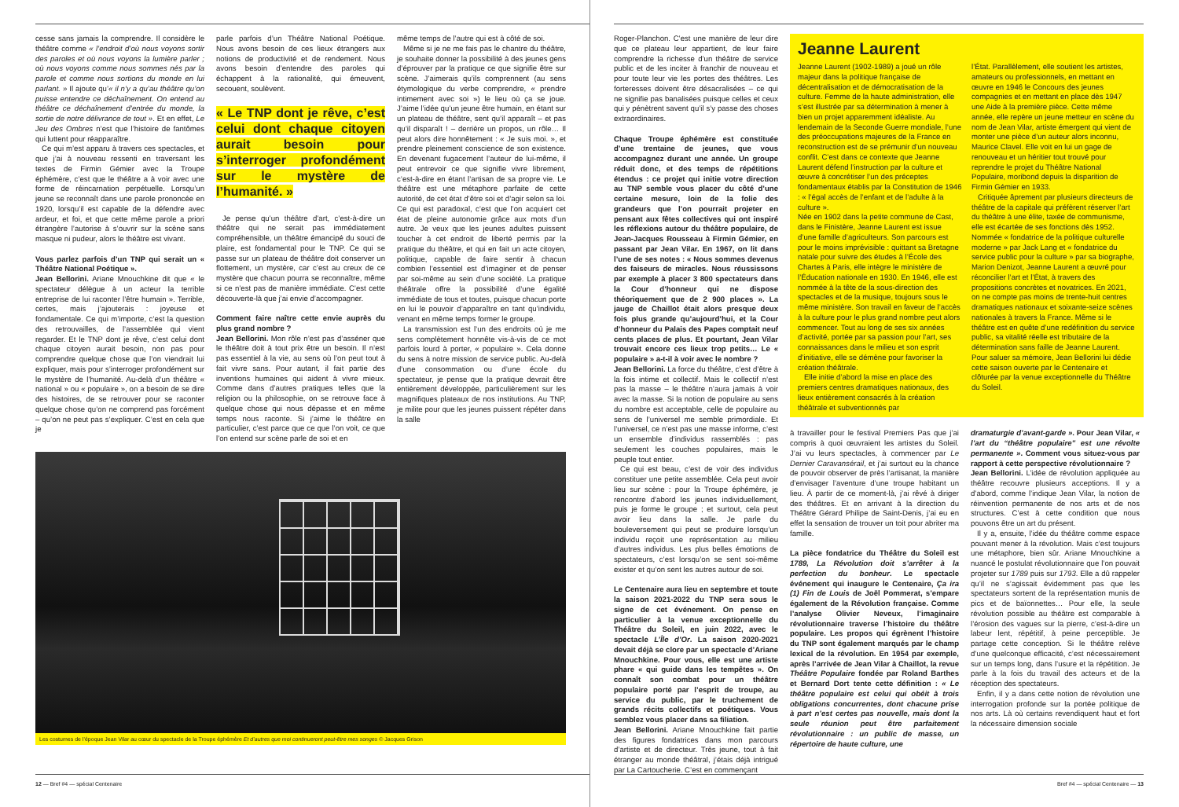cesse sans jamais la comprendre. Il considère le théâtre comme « l’endroit d’où nous voyons sortir des paroles et où nous voyons la lumière parler ; où nous voyons comme nous sommes nés par la parole et comme nous sortions du monde en lui parlant. » Il ajoute qu’« il n’y a qu’au théâtre qu’on puisse entendre ce déchaînement. On entend au théâtre ce déchaînement d’entrée du monde, la sortie de notre délivrance de tout ». Et en effet, Le Jeu des Ombres n’est que l’histoire de fantômes qui luttent pour réapparaître.
Ce qui m’est apparu à travers ces spectacles, et que j’ai à nouveau ressenti en traversant les textes de Firmin Gémier avec la Troupe éphémère, c’est que le théâtre a à voir avec une forme de réincarnation perpétuelle. Lorsqu’un jeune se reconnaît dans une parole prononcée en 1920, lorsqu’il est capable de la défendre avec ardeur, et foi, et que cette même parole a priori étrangère l’autorise à s’ouvrir sur la scène sans masque ni pudeur, alors le théâtre est vivant.
Vous parlez parfois d’un TNP qui serait un « Théâtre National Poétique ».
Jean Bellorini. Ariane Mnouchkine dit que « le spectateur délègue à un acteur la terrible entreprise de lui raconter l’être humain ». Terrible, certes, mais j’ajouterais : joyeuse et fondamentale. Ce qui m’importe, c’est la question des retrouvailles, de l’assemblée qui vient regarder. Et le TNP dont je rêve, c’est celui dont chaque citoyen aurait besoin, non pas pour comprendre quelque chose que l’on viendrait lui expliquer, mais pour s’interroger profondément sur le mystère de l’humanité. Au-delà d’un théâtre « national » ou « populaire », on a besoin de se dire des histoires, de se retrouver pour se raconter quelque chose qu’on ne comprend pas forcément – qu’on ne peut pas s’expliquer. C’est en cela que je
parle parfois d’un Théâtre National Poétique. Nous avons besoin de ces lieux étrangers aux notions de productivité et de rendement. Nous avons besoin d’entendre des paroles qui échappent à la rationalité, qui émeuvent, secouent, soulèvent.
« Le TNP dont je rêve, c’est celui dont chaque citoyen aurait besoin pour s’interroger profondément sur le mystère de l’humanité. »
Je pense qu’un théâtre d’art, c’est-à-dire un théâtre qui ne serait pas immédiatement compréhensible, un théâtre émancipé du souci de plaire, est fondamental pour le TNP. Ce qui se passe sur un plateau de théâtre doit conserver un flottement, un mystère, car c’est au creux de ce mystère que chacun pourra se reconnaître, même si ce n’est pas de manière immédiate. C’est cette découverte-là que j’ai envie d’accompagner.
Comment faire naître cette envie auprès du plus grand nombre ?
Jean Bellorini. Mon rôle n’est pas d’asséner que le théâtre doit à tout prix être un besoin. Il n’est pas essentiel à la vie, au sens où l’on peut tout à fait vivre sans. Pour autant, il fait partie des inventions humaines qui aident à vivre mieux. Comme dans d’autres pratiques telles que la religion ou la philosophie, on se retrouve face à quelque chose qui nous dépasse et en même temps nous raconte. Si j’aime le théâtre en particulier, c’est parce que ce que l’on voit, ce que l’on entend sur scène parle de soi et en
même temps de l’autre qui est à côté de soi.
Même si je ne me fais pas le chantre du théâtre, je souhaite donner la possibilité à des jeunes gens d’éprouver par la pratique ce que signifie être sur scène. J’aimerais qu’ils comprennent (au sens étymologique du verbe comprendre, « prendre intimement avec soi ») le lieu où ça se joue. J’aime l’idée qu’un jeune être humain, en étant sur un plateau de théâtre, sent qu’il apparaît – et pas qu’il disparaît ! – derrière un propos, un rôle… Il peut alors dire honnêtement : « Je suis moi. », et prendre pleinement conscience de son existence. En devenant fugacement l’auteur de lui-même, il peut entrevoir ce que signifie vivre librement, c’est-à-dire en étant l’artisan de sa propre vie. Le théâtre est une métaphore parfaite de cette autorité, de cet état d’être soi et d’agir selon sa loi. Ce qui est paradoxal, c’est que l’on acquiert cet état de pleine autonomie grâce aux mots d’un autre. Je veux que les jeunes adultes puissent toucher à cet endroit de liberté permis par la pratique du théâtre, et qui en fait un acte citoyen, politique, capable de faire sentir à chacun combien l’essentiel est d’imaginer et de penser par soi-même au sein d’une société. La pratique théâtrale offre la possibilité d’une égalité immédiate de tous et toutes, puisque chacun porte en lui le pouvoir d’apparaître en tant qu’individu, venant en même temps former le groupe.
La transmission est l’un des endroits où je me sens complètement honnête vis-à-vis de ce mot parfois lourd à porter, « populaire ». Cela donne du sens à notre mission de service public. Au-delà d’une consommation ou d’une école du spectateur, je pense que la pratique devrait être entièrement développée, particulièrement sur les magnifiques plateaux de nos institutions. Au TNP, je milite pour que les jeunes puissent répéter dans la salle
Les costumes de l’époque Jean Vilar au cœur du spectacle de la Troupe éphémère Et d’autres que moi continueront peut-être mes songes © Jacques Grison
12 — Bref #4 — spécial Centenaire
Roger-Planchon. C’est une manière de leur dire que ce plateau leur appartient, de leur faire comprendre la richesse d’un théâtre de service public et de les inciter à franchir de nouveau et pour toute leur vie les portes des théâtres. Les forteresses doivent être désacralisées – ce qui ne signifie pas banalisées puisque celles et ceux qui y pénètrent savent qu’il s’y passe des choses extraordinaires.
Chaque Troupe éphémère est constituée d’une trentaine de jeunes, que vous accompagnez durant une année. Un groupe réduit donc, et des temps de répétitions étendus : ce projet qui initie votre direction au TNP semble vous placer du côté d’une certaine mesure, loin de la folie des grandeurs que l’on pourrait projeter en pensant aux fêtes collectives qui ont inspiré les réflexions autour du théâtre populaire, de Jean-Jacques Rousseau à Firmin Gémier, en passant par Jean Vilar. En 1967, on lit dans l’une de ses notes : « Nous sommes devenus des faiseurs de miracles. Nous réussissons par exemple à placer 3 800 spectateurs dans la Cour d’honneur qui ne dispose théoriquement que de 2 900 places ». La jauge de Chaillot était alors presque deux fois plus grande qu’aujourd’hui, et la Cour d’honneur du Palais des Papes comptait neuf cents places de plus. Et pourtant, Jean Vilar trouvait encore ces lieux trop petits… Le « populaire » a-t-il à voir avec le nombre ?
Jean Bellorini. La force du théâtre, c’est d’être à la fois intime et collectif. Mais le collectif n’est pas la masse – le théâtre n’aura jamais à voir avec la masse. Si la notion de populaire au sens du nombre est acceptable, celle de populaire au sens de l’universel me semble primordiale. Et l’universel, ce n’est pas une masse informe, c’est un ensemble d’individus rassemblés : pas seulement les couches populaires, mais le peuple tout entier.
Ce qui est beau, c’est de voir des individus constituer une petite assemblée. Cela peut avoir lieu sur scène : pour la Troupe éphémère, je rencontre d’abord les jeunes individuellement, puis je forme le groupe ; et surtout, cela peut avoir lieu dans la salle. Je parle du bouleversement qui peut se produire lorsqu’un individu reçoit une représentation au milieu d’autres individus. Les plus belles émotions de spectateurs, c’est lorsqu’on se sent soi-même exister et qu’on sent les autres autour de soi.
Le Centenaire aura lieu en septembre et toute la saison 2021-2022 du TNP sera sous le signe de cet événement. On pense en particulier à la venue exceptionnelle du Théâtre du Soleil, en juin 2022, avec le spectacle L’Île d’Or. La saison 2020-2021 devait déjà se clore par un spectacle d’Ariane Mnouchkine. Pour vous, elle est une artiste phare « qui guide dans les tempêtes ». On connaît son combat pour un théâtre populaire porté par l’esprit de troupe, au service du public, par le truchement de grands récits collectifs et poétiques. Vous semblez vous placer dans sa filiation.
Jean Bellorini. Ariane Mnouchkine fait partie des figures fondatrices dans mon parcours d’artiste et de directeur. Très jeune, tout à fait étranger au monde théâtral, j’étais déjà intrigué par La Cartoucherie. C’est en commençant
Jeanne Laurent
Jeanne Laurent (1902-1989) a joué un rôle majeur dans la politique française de décentralisation et de démocratisation de la culture. Femme de la haute administration, elle s’est illustrée par sa détermination à mener à bien un projet apparemment idéaliste. Au lendemain de la Seconde Guerre mondiale, l’une des préoccupations majeures de la France en reconstruction est de se prémunir d’un nouveau conflit. C’est dans ce contexte que Jeanne Laurent défend l’instruction par la culture et œuvre à concrétiser l’un des préceptes fondamentaux établis par la Constitution de 1946 : « l’égal accès de l’enfant et de l’adulte à la culture ».
Née en 1902 dans la petite commune de Cast, dans le Finistère, Jeanne Laurent est issue d’une famille d’agriculteurs. Son parcours est pour le moins imprévisible : quittant sa Bretagne natale pour suivre des études à l’École des Chartes à Paris, elle intègre le ministère de l’Éducation nationale en 1930. En 1946, elle est nommée à la tête de la sous-direction des spectacles et de la musique, toujours sous le même ministère. Son travail en faveur de l’accès à la culture pour le plus grand nombre peut alors commencer. Tout au long de ses six années d’activité, portée par sa passion pour l’art, ses connaissances dans le milieu et son esprit d’initiative, elle se démène pour favoriser la création théâtrale.
Elle initie d’abord la mise en place des premiers centres dramatiques nationaux, des lieux entièrement consacrés à la création théâtrale et subventionnés par
l’État. Parallèlement, elle soutient les artistes, amateurs ou professionnels, en mettant en œuvre en 1946 le Concours des jeunes compagnies et en mettant en place dès 1947 une Aide à la première pièce. Cette même année, elle repère un jeune metteur en scène du nom de Jean Vilar, artiste émergent qui vient de monter une pièce d’un auteur alors inconnu, Maurice Clavel. Elle voit en lui un gage de renouveau et un héritier tout trouvé pour reprendre le projet du Théâtre National Populaire, moribond depuis la disparition de Firmin Gémier en 1933.
Critiquée âprement par plusieurs directeurs de théâtre de la capitale qui préfèrent réserver l’art du théâtre à une élite, taxée de communisme, elle est écartée de ses fonctions dès 1952. Nommée « fondatrice de la politique culturelle moderne » par Jack Lang et « fondatrice du service public pour la culture » par sa biographe, Marion Denizot, Jeanne Laurent a œuvré pour réconcilier l’art et l’État, à travers des propositions concrètes et novatrices. En 2021, on ne compte pas moins de trente-huit centres dramatiques nationaux et soixante-seize scènes nationales à travers la France. Même si le théâtre est en quête d’une redéfinition du service public, sa vitalité réelle est tributaire de la détermination sans faille de Jeanne Laurent. Pour saluer sa mémoire, Jean Bellorini lui dédie cette saison ouverte par le Centenaire et clôturée par la venue exceptionnelle du Théâtre du Soleil.
à travailler pour le festival Premiers Pas que j’ai compris à quoi œuvraient les artistes du Soleil. J’ai vu leurs spectacles, à commencer par Le Dernier Caravansérail, et j’ai surtout eu la chance de pouvoir observer de près l’artisanat, la manière d’envisager l’aventure d’une troupe habitant un lieu. À partir de ce moment-là, j’ai rêvé à diriger des théâtres. Et en arrivant à la direction du Théâtre Gérard Philipe de Saint-Denis, j’ai eu en effet la sensation de trouver un toit pour abriter ma famille.
La pièce fondatrice du Théâtre du Soleil est 1789, La Révolution doit s’arrêter à la perfection du bonheur. Le spectacle événement qui inaugure le Centenaire, Ça ira (1) Fin de Louis de Joël Pommerat, s’empare également de la Révolution française. Comme l’analyse Olivier Neveux, l’imaginaire révolutionnaire traverse l’histoire du théâtre populaire. Les propos qui égrènent l’histoire du TNP sont également marqués par le champ lexical de la révolution. En 1954 par exemple, après l’arrivée de Jean Vilar à Chaillot, la revue Théâtre Populaire fondée par Roland Barthes et Bernard Dort tente cette définition : « Le théâtre populaire est celui qui obéit à trois obligations concurrentes, dont chacune prise à part n’est certes pas nouvelle, mais dont la seule réunion peut être parfaitement révolutionnaire : un public de masse, un répertoire de haute culture, une
dramaturgie d’avant-garde ». Pour Jean Vilar, « l’art du “théâtre populaire” est une révolte permanente ». Comment vous situez-vous par rapport à cette perspective révolutionnaire ?
Jean Bellorini. L’idée de révolution appliquée au théâtre recouvre plusieurs acceptions. Il y a d’abord, comme l’indique Jean Vilar, la notion de réinvention permanente de nos arts et de nos structures. C’est à cette condition que nous pouvons être un art du présent.
Il y a, ensuite, l’idée du théâtre comme espace pouvant mener à la révolution. Mais c’est toujours une métaphore, bien sûr. Ariane Mnouchkine a nuancé le postulat révolutionnaire que l’on pouvait projeter sur 1789 puis sur 1793. Elle a dû rappeler qu’il ne s’agissait évidemment pas que les spectateurs sortent de la représentation munis de pics et de baïonnettes… Pour elle, la seule révolution possible au théâtre est comparable à l’érosion des vagues sur la pierre, c’est-à-dire un labeur lent, répétitif, à peine perceptible. Je partage cette conception. Si le théâtre relève d’une quelconque efficacité, c’est nécessairement sur un temps long, dans l’usure et la répétition. Je parle à la fois du travail des acteurs et de la réception des spectateurs.
Enfin, il y a dans cette notion de révolution une interrogation profonde sur la portée politique de nos arts. Là où certains revendiquent haut et fort la nécessaire dimension sociale
Bref #4 — spécial Centenaire — 13